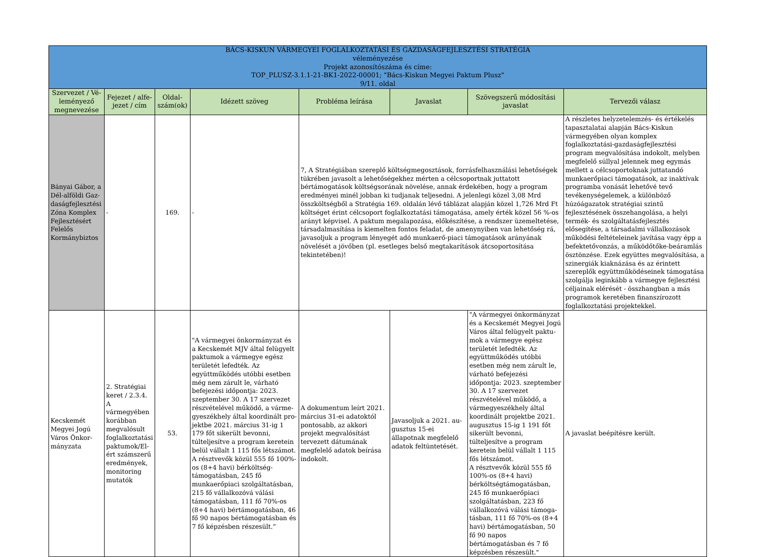| BÁCS-KISKUN VÁRMEGYEI FOGLALKOZTATÁSI ÉS GAZDASÁGFEJLESZTÉSI STRATÉGIA véleményezése Projekt azonosítószáma és címe: TOP_PLUSZ-3.1.1-21-BK1-2022-00001; "Bács-Kiskun Megyei Paktum Plusz" 9/11. oldal | | | | | | | |
| Szervezet / Vé­leményező meg­nevezése | Fejezet / alfe­jezet / cím | Oldal­szám(ok) | Idézett szöveg | Probléma leírása | Javaslat | Szövegszerű módosítási javaslat | Tervezői válasz |
| Bányai Gábor, a Dél-alföldi Gaz­daságfejlesztési Zóna Komplex Fejlesztésért Fe­lelős Kormány­biztos | - | 169. | - | 7, A Stratégiában szereplő költségmegosztások, forrásfelhasználási lehetőségek tükré­ben javasolt a lehetőségekhez mérten a célcsoportnak juttatott bértámogatások költ­ségsorának növelése, annak érdekében, hogy a program eredményei minél jobban ki tudjanak teljesedni. A jelenlegi közel 3,08 Mrd összköltségből a Stratégia 169. oldalán lévő táblázat alapján közel 1,726 Mrd Ft költséget érint célcsoport foglalkoztatási támo­gatása, amely érték közel 56 %-os arányt képvisel. A paktum megalapozása, előkészí­tése, a rendszer üzemeltetése, társadalmasítása is kiemelten fontos feladat, de ameny­nyiben van lehetőség rá, javasoljuk a program lényegét adó munkaerő-piaci támogatá­sok arányának növelését a jövőben (pl. esetleges belső megtakarítások átcsoportosí­tása tekintetében)! | | | A részletes helyzetelemzés- és értékelés tapasz­talatai alapján Bács-Kiskun vármegyében olyan komplex foglalkoztatási-gazdaságfejlesz­tési program megvalósítása indokolt, melyben megfelelő súllyal jelennek meg egymás mellett a célcsoportoknak juttatandó munkaerőpiaci támogatások, az inaktívak programba vonását lehetővé tevő tevékenységelemek, a különböző húzóágazatok stratégiai szintű fejlesztésének összehangolása, a helyi termék- és szolgáltatás­fejlesztés elősegítése, a társadalmi vállalkozá­sok működési feltételeinek javítása vagy épp a befektetővonzás, a működőtőke-beáramlás ösz­tönzése. Ezek együttes megvalósítása, a sziner­giák kiaknázása és az érintett szereplők együtt­működéseinek támogatása szolgálja leginkább a vármegye fejlesztési céljainak elérését - össz­hangban a más programok keretében finanszí­rozott foglalkoztatási projektekkel. |
| Kecskemét Megyei Jogú Város Önkor­mányzata | 2. Stratégiai keret / 2.3.4. A vármegyében korábban megvalósult foglalkoztatási paktumok/El­ért számszerű eredmények, monitoring mutatók | 53. | "A vármegyei önkormányzat és a Kecskemét MJV által felügyelt paktumok a vármegye egész terü­letét lefedték. Az együttműködés utóbbi esetben még nem zárult le, várható befejezési időpontja: 2023. szeptember 30. A 17 szervezet részvételével működő, a várme­gyeszékhely által koordinált pro­jektbe 2021. március 31-ig 1 179 főt sikerült bevonni, túlteljesítve a program keretein belül vállalt 1 115 fős létszámot. A résztvevők közül 555 fő 100%-os (8+4 havi) bérköltség-támogatás­ban, 245 fő munkaerőpiaci szolgál­tatásban, 215 fő vállalkozóvá válási támogatásban, 111 fő 70%-os (8+4 havi) bértámogatásban, 46 fő 90 napos bértámogatásban és 7 fő képzésben részesült.” | A dokumentum leírt 2021. március 31-ei adatoktól pon­tosabb, az akkori projekt megvalósítást tervezett dátu­mának megfelelő adatok be­írása indokolt. | Javasoljuk a 2021. au­gusztus 15-ei állapotnak megfelelő adatok feltün­tetését. | "A vármegyei önkormányzat és a Kecskemét Megyei Jogú Város által felügyelt paktu­mok a vármegye egész terüle­tét lefedték. Az együttműkö­dés utóbbi esetben még nem zárult le, várható befejezési időpontja: 2023. szeptember 30. A 17 szervezet részvételé­vel működő, a vármegyeszék­hely által koordinált projektbe 2021. augusztus 15-ig 1 191 főt sikerült bevonni, túlteljesítve a program keretein belül vál­lalt 1 115 fős létszámot. A résztvevők közül 555 fő 100%-os (8+4 havi) bérköltség­támogatásban, 245 fő munka­erőpiaci szolgáltatásban, 223 fő vállalkozóvá válási támoga­tásban, 111 fő 70%-os (8+4 havi) bértámogatásban, 50 fő 90 na­pos bértámogatásban és 7 fő képzésben részesült." | A javaslat beépítésre került. |